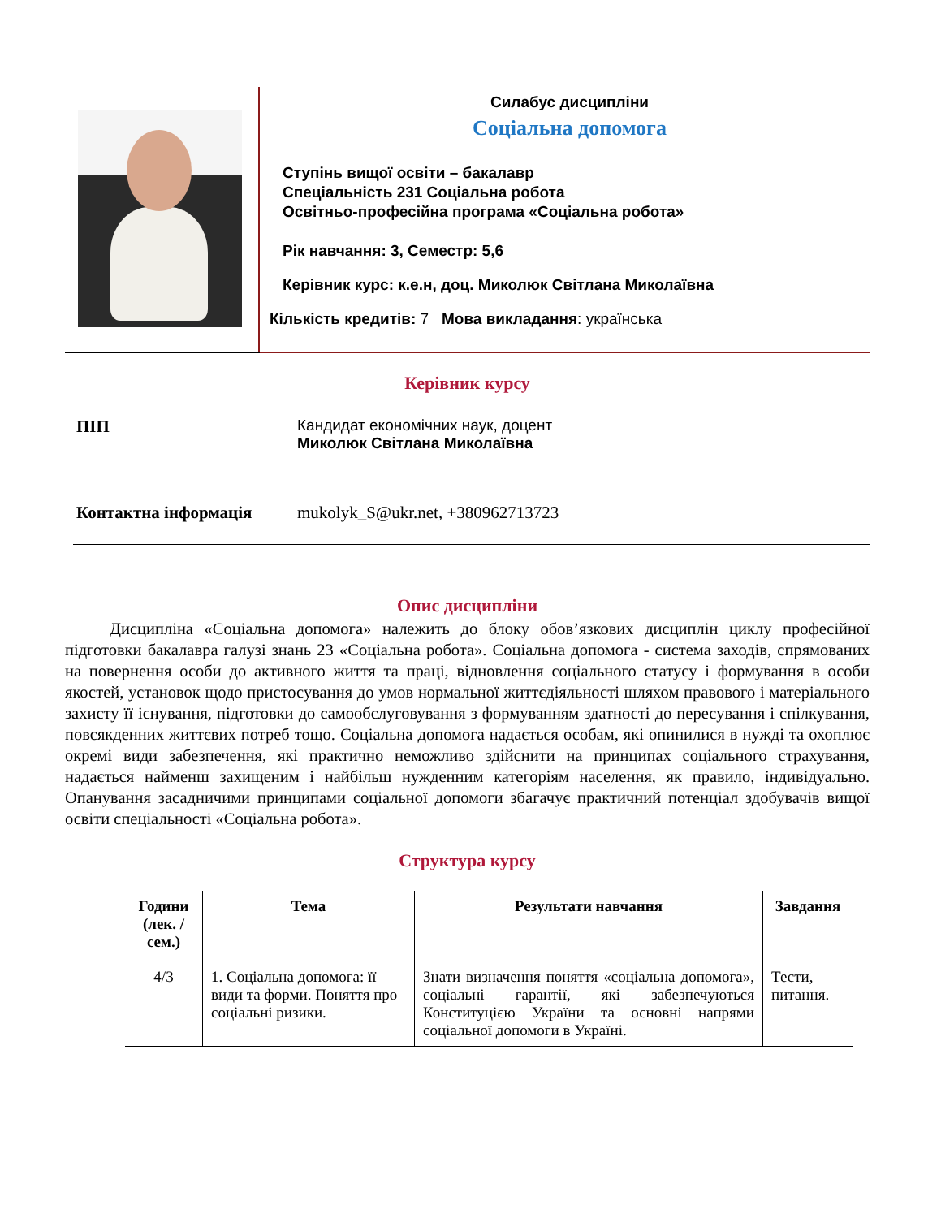Силабус дисципліни
Соціальна допомога
Ступінь вищої освіти – бакалавр
Спеціальність 231 Соціальна робота
Освітньо-професійна програма «Соціальна робота»
Рік навчання: 3, Семестр: 5,6
Керівник курс: к.е.н, доц. Миколюк Світлана Миколаївна
Кількість кредитів: 7 Мова викладання: українська
Керівник курсу
ПІП Кандидат економічних наук, доцент
Миколюк Світлана Миколаївна
Контактна інформація mukolyk_S@ukr.net, +380962713723
Опис дисципліни
Дисципліна «Соціальна допомога» належить до блоку обов’язкових дисциплін циклу професійної підготовки бакалавра галузі знань 23 «Соціальна робота». Соціальна допомога - система заходів, спрямованих на повернення особи до активного життя та праці, відновлення соціального статусу і формування в особи якостей, установок щодо пристосування до умов нормальної життєдіяльності шляхом правового і матеріального захисту її існування, підготовки до самообслуговування з формуванням здатності до пересування і спілкування, повсякденних життєвих потреб тощо. Соціальна допомога надається особам, які опинилися в нужді та охоплює окремі види забезпечення, які практично неможливо здійснити на принципах соціального страхування, надається найменш захищеним і найбільш нужденним категоріям населення, як правило, індивідуально. Опанування засадничими принципами соціальної допомоги збагачує практичний потенціал здобувачів вищої освіти спеціальності «Соціальна робота».
Структура курсу
| Години (лек. / сем.) | Тема | Результати навчання | Завдання |
| --- | --- | --- | --- |
| 4/3 | 1. Соціальна допомога: її види та форми. Поняття про соціальні ризики. | Знати визначення поняття «соціальна допомога», соціальні гарантії, які забезпечуються Конституцією України та основні напрями соціальної допомоги в Україні. | Тести, питання. |